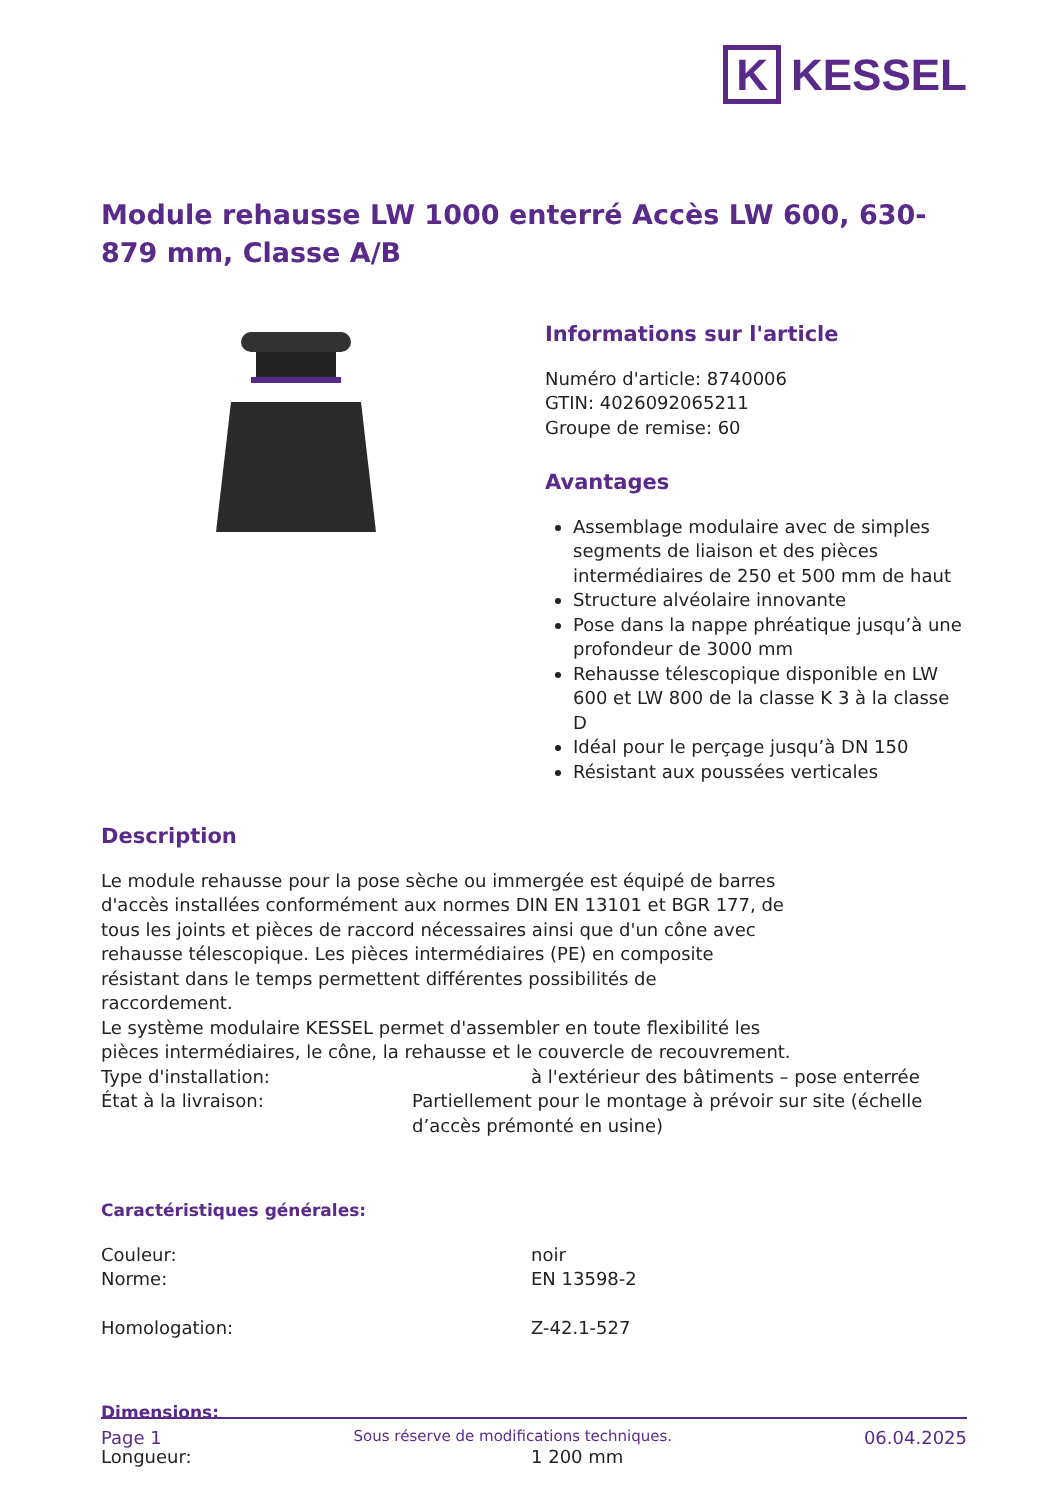K KESSEL
Module rehausse LW 1000 enterré Accès LW 600, 630-879 mm, Classe A/B
Informations sur l'article
Numéro d'article: 8740006
GTIN: 4026092065211
Groupe de remise: 60
Avantages
Assemblage modulaire avec de simples segments de liaison et des pièces intermédiaires de 250 et 500 mm de haut
Structure alvéolaire innovante
Pose dans la nappe phréatique jusqu’à une profondeur de 3000 mm
Rehausse télescopique disponible en LW 600 et LW 800 de la classe K 3 à la classe D
Idéal pour le perçage jusqu’à DN 150
Résistant aux poussées verticales
Description
Le module rehausse pour la pose sèche ou immergée est équipé de barres d'accès installées conformément aux normes DIN EN 13101 et BGR 177, de tous les joints et pièces de raccord nécessaires ainsi que d'un cône avec rehausse télescopique. Les pièces intermédiaires (PE) en composite résistant dans le temps permettent différentes possibilités de raccordement.
Le système modulaire KESSEL permet d'assembler en toute flexibilité les pièces intermédiaires, le cône, la rehausse et le couvercle de recouvrement.
Type d'installation: à l'extérieur des bâtiments – pose enterrée
État à la livraison: Partiellement pour le montage à prévoir sur site (échelle d’accès prémonté en usine)
Caractéristiques générales:
Couleur: noir
Norme: EN 13598-2
Homologation: Z-42.1-527
Dimensions:
Longueur: 1 200 mm
Page 1 Sous réserve de modifications techniques. 06.04.2025